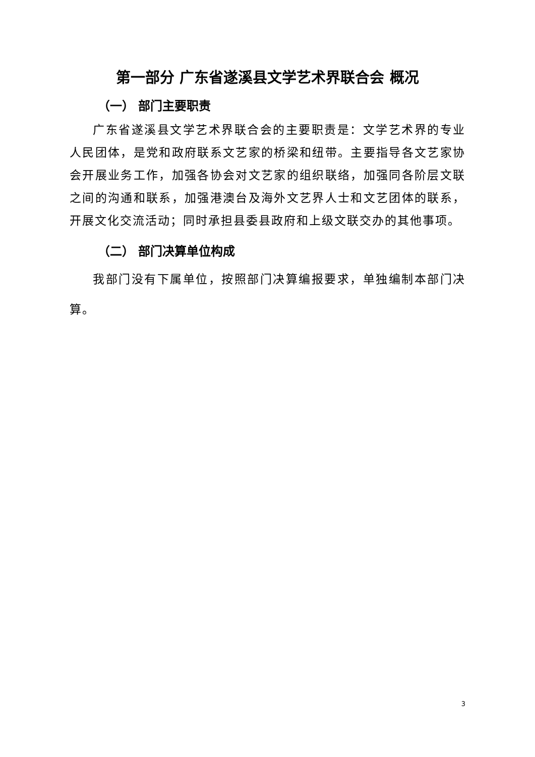第一部分 广东省遂溪县文学艺术界联合会 概况
（一） 部门主要职责
广东省遂溪县文学艺术界联合会的主要职责是：文学艺术界的专业人民团体，是党和政府联系文艺家的桥梁和纽带。主要指导各文艺家协会开展业务工作，加强各协会对文艺家的组织联络，加强同各阶层文联之间的沟通和联系，加强港澳台及海外文艺界人士和文艺团体的联系，开展文化交流活动；同时承担县委县政府和上级文联交办的其他事项。
（二） 部门决算单位构成
我部门没有下属单位，按照部门决算编报要求，单独编制本部门决算。
3